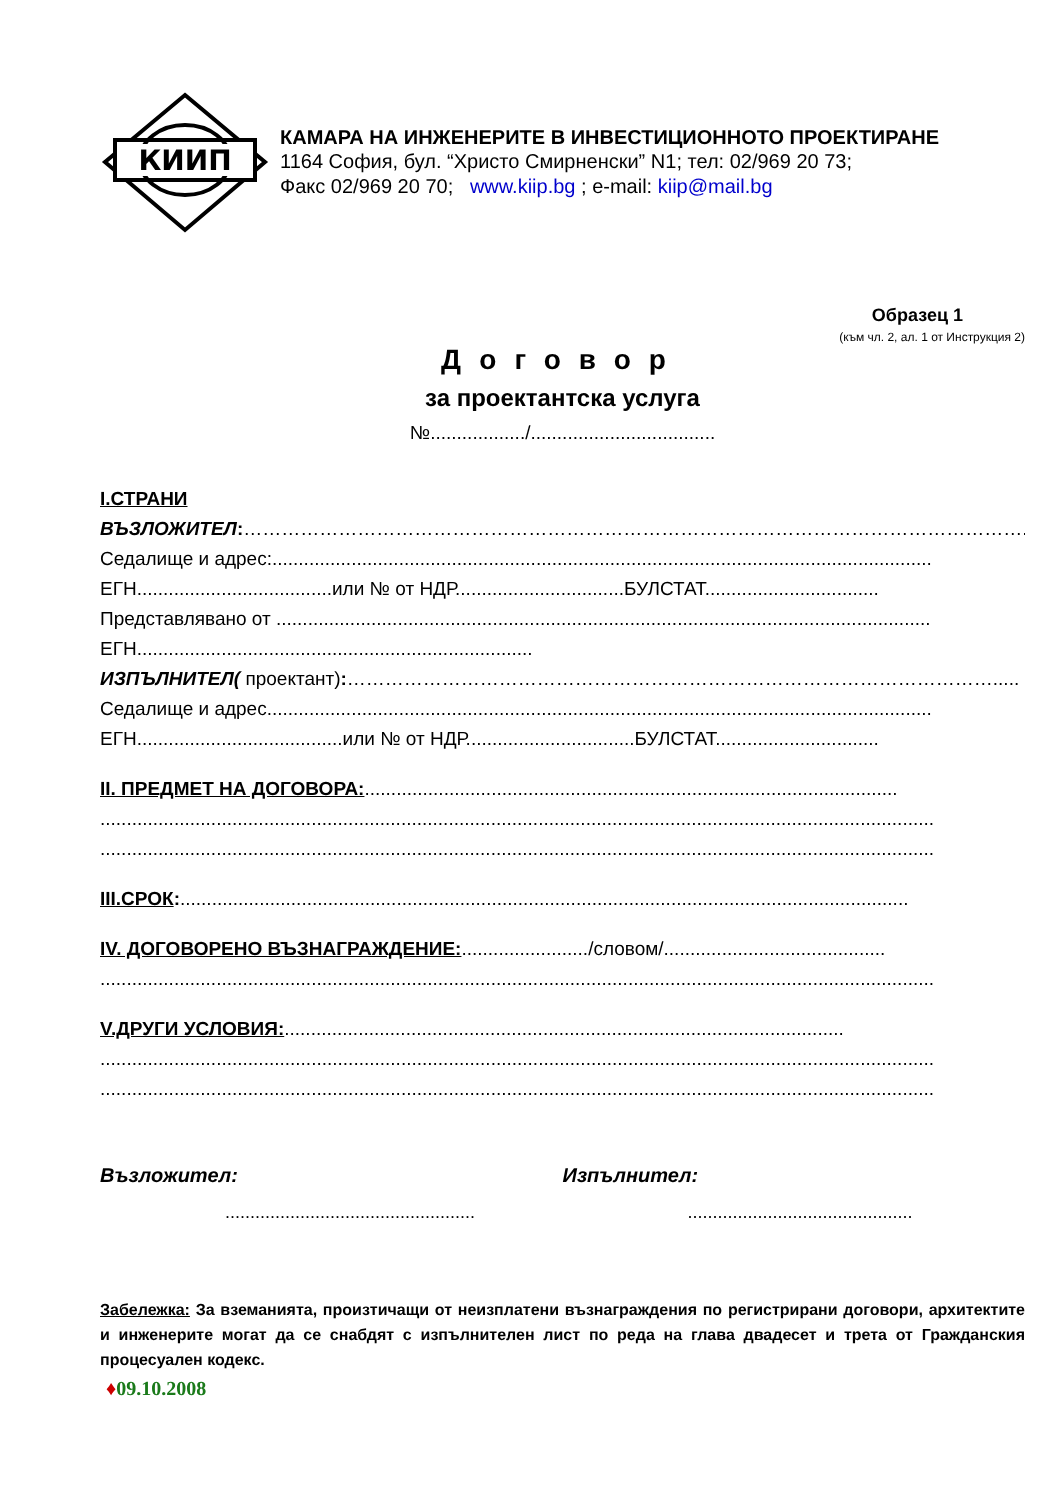КИИП
КАМАРА НА ИНЖЕНЕРИТЕ В ИНВЕСТИЦИОННОТО ПРОЕКТИРАНЕ
1164 София, бул. “Христо Смирненски” N1; тел: 02/969 20 73;
Факс 02/969 20 70; www.kiip.bg ; e-mail: kiip@mail.bg
Образец 1
(към чл. 2, ал. 1 от Инструкция 2)
Договор
за проектантска услуга
№................../...................................
I.СТРАНИ
ВЪЗЛОЖИТЕЛ:……………………………………………………………………………………………………………..
Седалище и адрес:.............................................................................................................................
ЕГН.....................................или № от НДР................................БУЛСТАТ.................................
Представлявано от ............................................................................................................................
ЕГН...........................................................................
ИЗПЪЛНИТЕЛ( проектант):………………………………………………………………………………………….....
Седалище и адрес..............................................................................................................................
ЕГН.......................................или № от НДР................................БУЛСТАТ...............................
II. ПРЕДМЕТ НА ДОГОВОРА:.....................................................................................................
..............................................................................................................................................................
..............................................................................................................................................................
III.СРОК:..........................................................................................................................................
IV. ДОГОВОРЕНО ВЪЗНАГРАЖДЕНИЕ:......................../словом/..........................................
..............................................................................................................................................................
V.ДРУГИ УСЛОВИЯ:..........................................................................................................
..............................................................................................................................................................
..............................................................................................................................................................
Възложител:
..................................................
Изпълнител:
.............................................
Забележка: За вземанията, произтичащи от неизплатени възнаграждения по регистрирани договори, архитектите и инженерите могат да се снабдят с изпълнителен лист по реда на глава двадесет и трета от Гражданския процесуален кодекс.
♦09.10.2008